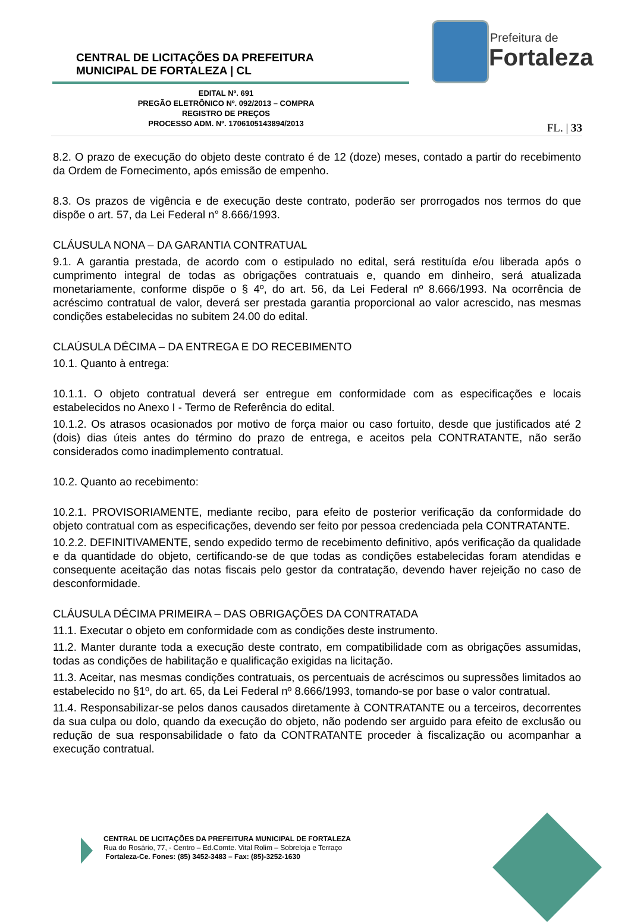CENTRAL DE LICITAÇÕES DA PREFEITURA
MUNICIPAL DE FORTALEZA | CL
Prefeitura de
Fortaleza
EDITAL Nº. 691
PREGÃO ELETRÔNICO Nº. 092/2013 – COMPRA
REGISTRO DE PREÇOS
PROCESSO ADM. Nº. 1706105143894/2013
FL. | 33
8.2. O prazo de execução do objeto deste contrato é de 12 (doze) meses, contado a partir do recebimento da Ordem de Fornecimento, após emissão de empenho.
8.3. Os prazos de vigência e de execução deste contrato, poderão ser prorrogados nos termos do que dispõe o art. 57, da Lei Federal n° 8.666/1993.
CLÁUSULA NONA – DA GARANTIA CONTRATUAL
9.1. A garantia prestada, de acordo com o estipulado no edital, será restituída e/ou liberada após o cumprimento integral de todas as obrigações contratuais e, quando em dinheiro, será atualizada monetariamente, conforme dispõe o § 4º, do art. 56, da Lei Federal nº 8.666/1993. Na ocorrência de acréscimo contratual de valor, deverá ser prestada garantia proporcional ao valor acrescido, nas mesmas condições estabelecidas no subitem 24.00 do edital.
CLAÚSULA DÉCIMA – DA ENTREGA E DO RECEBIMENTO
10.1. Quanto à entrega:
10.1.1. O objeto contratual deverá ser entregue em conformidade com as especificações e locais estabelecidos no Anexo I - Termo de Referência do edital.
10.1.2. Os atrasos ocasionados por motivo de força maior ou caso fortuito, desde que justificados até 2 (dois) dias úteis antes do término do prazo de entrega, e aceitos pela CONTRATANTE, não serão considerados como inadimplemento contratual.
10.2. Quanto ao recebimento:
10.2.1. PROVISORIAMENTE, mediante recibo, para efeito de posterior verificação da conformidade do objeto contratual com as especificações, devendo ser feito por pessoa credenciada pela CONTRATANTE.
10.2.2. DEFINITIVAMENTE, sendo expedido termo de recebimento definitivo, após verificação da qualidade e da quantidade do objeto, certificando-se de que todas as condições estabelecidas foram atendidas e consequente aceitação das notas fiscais pelo gestor da contratação, devendo haver rejeição no caso de desconformidade.
CLÁUSULA DÉCIMA PRIMEIRA – DAS OBRIGAÇÕES DA CONTRATADA
11.1. Executar o objeto em conformidade com as condições deste instrumento.
11.2. Manter durante toda a execução deste contrato, em compatibilidade com as obrigações assumidas, todas as condições de habilitação e qualificação exigidas na licitação.
11.3. Aceitar, nas mesmas condições contratuais, os percentuais de acréscimos ou supressões limitados ao estabelecido no §1º, do art. 65, da Lei Federal nº 8.666/1993, tomando-se por base o valor contratual.
11.4. Responsabilizar-se pelos danos causados diretamente à CONTRATANTE ou a terceiros, decorrentes da sua culpa ou dolo, quando da execução do objeto, não podendo ser arguido para efeito de exclusão ou redução de sua responsabilidade o fato da CONTRATANTE proceder à fiscalização ou acompanhar a execução contratual.
CENTRAL DE LICITAÇÕES DA PREFEITURA MUNICIPAL DE FORTALEZA
Rua do Rosário, 77, - Centro – Ed.Comte. Vital Rolim – Sobreloja e Terraço
Fortaleza-Ce. Fones: (85) 3452-3483 – Fax: (85)-3252-1630